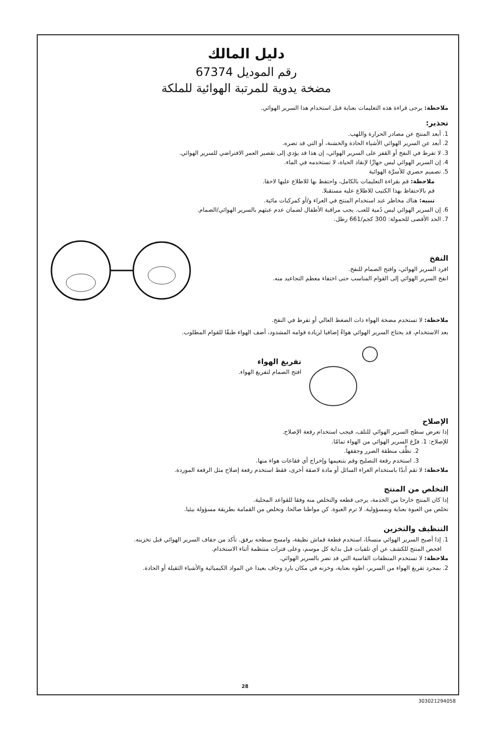دليل المالك
رقم الموديل 67374
مضخة يدوية للمرتبة الهوائية للملكة
ملاحظة: يرجى قراءة هذه التعليمات بعناية قبل استخدام هذا السرير الهوائي.
تحذير:
1. أبعد المنتج عن مصادر الحرارة واللهب.
2. أبعد عن السرير الهوائي الأشياء الحادة والخشنة، أو التي قد تضره.
3. لا تفرط في النفخ أو القفز على السرير الهوائي، إن هذا قد يؤدي إلى تقصير العمر الافتراضي للسرير الهوائي.
4. إن السرير الهوائي ليس جهازًا لإنقاذ الحياة، لا تستخدمه في الماء.
5. تصميم حصري للأسرَّة الهوائية
ملاحظة: قم بقراءة التعليمات بالكامل، واحتفظ بها للاطلاع عليها لاحقا.
قم بالاحتفاظ بهذا الكتيب للاطلاع عليه مستقبلا.
تنبيه: هناك مخاطر عند استخدام المنتج في العراء و/أو كمركبات مائية.
6. إن السرير الهوائي ليس دُمية للعب. يجب مراقبة الأطفال لضمان عدم عبثهم بالسرير الهوائي/الصمام.
7. الحد الأقصى للحمولة: 300 كجم/661 رطل.
النفخ
افرد السرير الهوائي، وافتح الصمام للنفخ.
انفخ السرير الهوائي إلى القوام المناسب حتى اختفاء معظم التجاعيد منه.
ملاحظة: لا تستخدم مضخة الهواء ذات الضغط العالي أو تفرط في النفخ.
بعد الاستخدام، قد يحتاج السرير الهوائي هواءً إضافيا لزيادة قوامه المشدود، أضف الهواء طبقًا للقوام المطلوب.
تفريغ الهواء
افتح الصمام لتفريغ الهواء.
الإصلاح
إذا تعرض سطح السرير الهوائي للتلف، فيجب استخدام رقعة الإصلاح.
للإصلاح: 1. فرِّغ السرير الهوائي من الهواء تمامًا.
2. نظِّف منطقة الضرر وجففها.
3. استخدم رقعة التصليح وقم بتنعيمها وإخراج أي فقاعات هواء منها.
ملاحظة: لا تقم أبدًا باستخدام الغراء السائل أو مادة لاصقة أخرى، فقط استخدم رقعة إصلاح مثل الرقعة الموردة.
التخلص من المنتج
إذا كان المنتج خارجا من الخدمة، يرجى قطعه والتخلص منه وفقا للقواعد المحلية.
تخلص من العبوة بعناية وبمسؤولية. لا ترم العبوة. كن مواطنا صالحا، وتخلص من القمامة بطريقة مسؤولة بيئيا.
التنظيف والتخزين
1. إذا أصبح السرير الهوائي متسخًا، استخدم قطعة قماش نظيفة، وامسح سطحه برفق. تأكد من جفاف السرير الهوائي قبل تخزينه.
افحص المنتج للكشف عن أي تلفيات قبل بداية كل موسم، وعلى فترات منتظمة أثناء الاستخدام.
ملاحظة: لا تستخدم المنظفات القاسية التي قد تضر بالسرير الهوائي.
2. بمجرد تفريغ الهواء من السرير، اطوه بعناية، وخزنه في مكان بارد وجاف بعيدا عن المواد الكيميائية والأشياء الثقيلة أو الحادة.
28
303021294058